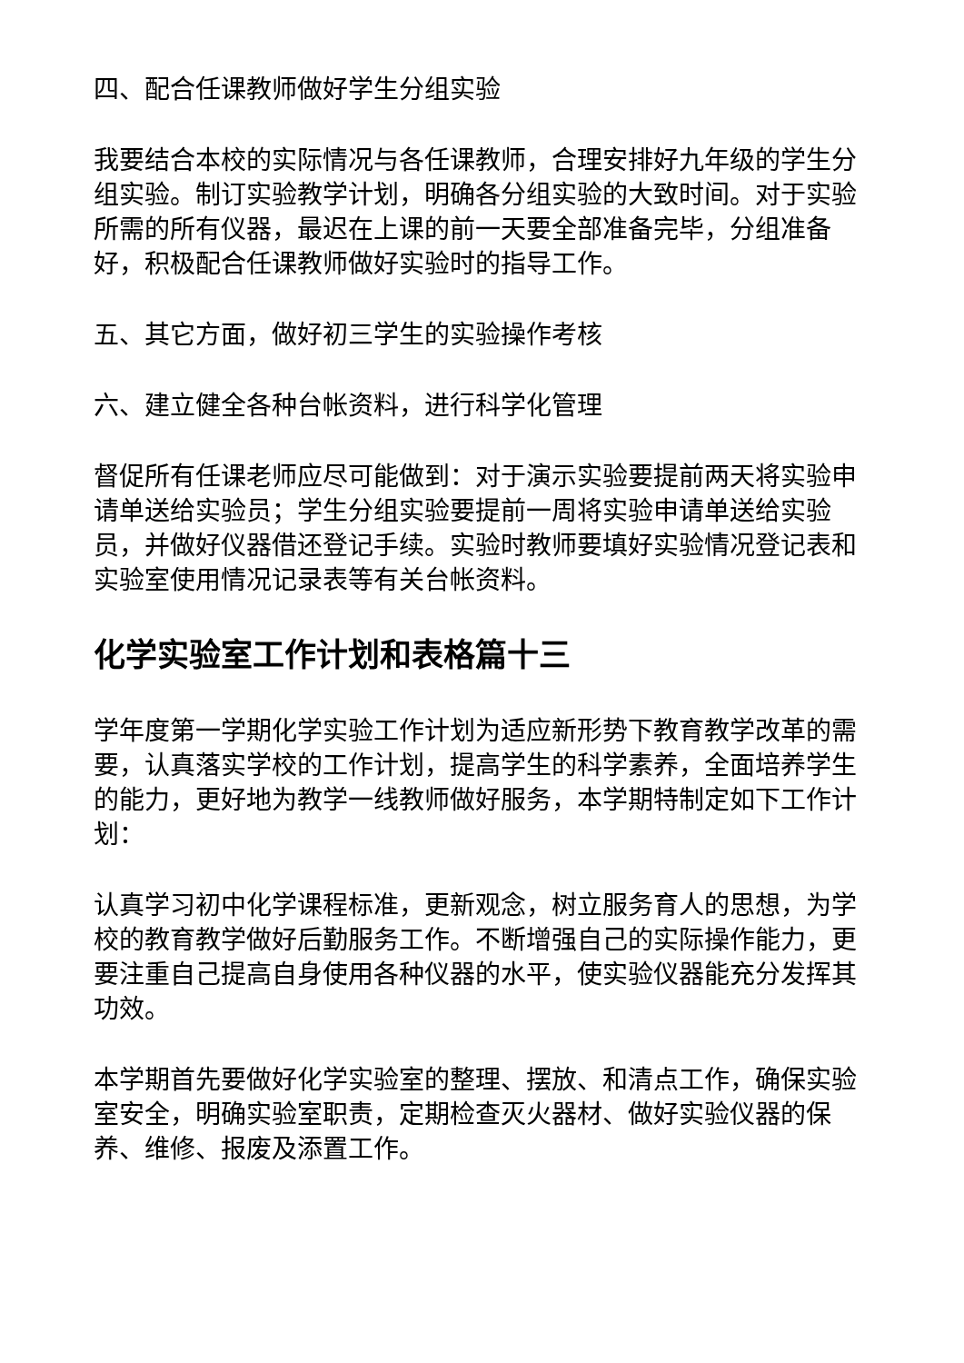四、配合任课教师做好学生分组实验
我要结合本校的实际情况与各任课教师，合理安排好九年级的学生分组实验。制订实验教学计划，明确各分组实验的大致时间。对于实验所需的所有仪器，最迟在上课的前一天要全部准备完毕，分组准备好，积极配合任课教师做好实验时的指导工作。
五、其它方面，做好初三学生的实验操作考核
六、建立健全各种台帐资料，进行科学化管理
督促所有任课老师应尽可能做到：对于演示实验要提前两天将实验申请单送给实验员；学生分组实验要提前一周将实验申请单送给实验员，并做好仪器借还登记手续。实验时教师要填好实验情况登记表和实验室使用情况记录表等有关台帐资料。
化学实验室工作计划和表格篇十三
学年度第一学期化学实验工作计划为适应新形势下教育教学改革的需要，认真落实学校的工作计划，提高学生的科学素养，全面培养学生的能力，更好地为教学一线教师做好服务，本学期特制定如下工作计划：
认真学习初中化学课程标准，更新观念，树立服务育人的思想，为学校的教育教学做好后勤服务工作。不断增强自己的实际操作能力，更要注重自己提高自身使用各种仪器的水平，使实验仪器能充分发挥其功效。
本学期首先要做好化学实验室的整理、摆放、和清点工作，确保实验室安全，明确实验室职责，定期检查灭火器材、做好实验仪器的保养、维修、报废及添置工作。